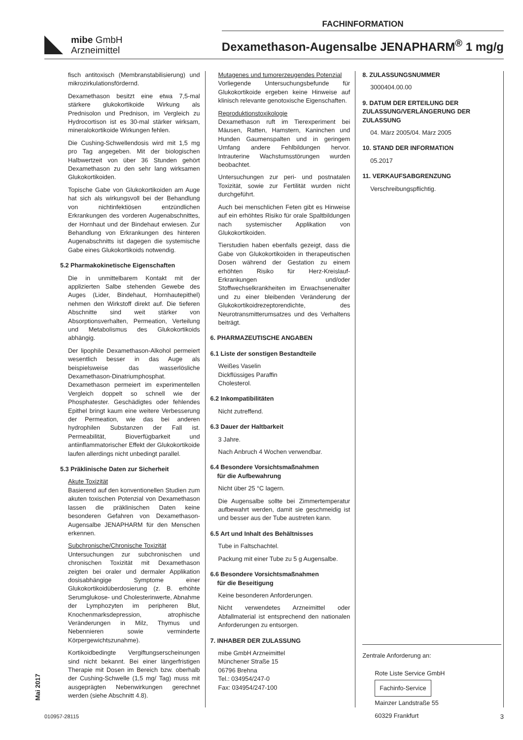FACHINFORMATION
mibe GmbH
Arzneimittel
Dexamethason-Augensalbe JENAPHARM<sup>®</sup> 1 mg/g
fisch antitoxisch (Membranstabilisierung) und mikrozirkulationsfördernd.
Dexamethason besitzt eine etwa 7,5-mal stärkere glukokortikoide Wirkung als Prednisolon und Prednison, im Vergleich zu Hydrocortison ist es 30-mal stärker wirksam, mineralokortikoide Wirkungen fehlen.
Die Cushing-Schwellendosis wird mit 1,5 mg pro Tag angegeben. Mit der biologischen Halbwertzeit von über 36 Stunden gehört Dexamethason zu den sehr lang wirksamen Glukokortikoiden.
Topische Gabe von Glukokortikoiden am Auge hat sich als wirkungsvoll bei der Behandlung von nichtinfektiösen entzündlichen Erkrankungen des vorderen Augenabschnittes, der Hornhaut und der Bindehaut erwiesen. Zur Behandlung von Erkrankungen des hinteren Augenabschnitts ist dagegen die systemische Gabe eines Glukokortikoids notwendig.
5.2 Pharmakokinetische Eigenschaften
Die in unmittelbarem Kontakt mit der applizierten Salbe stehenden Gewebe des Auges (Lider, Bindehaut, Hornhautepithel) nehmen den Wirkstoff direkt auf. Die tieferen Abschnitte sind weit stärker von Absorptionsverhalten, Permeation, Verteilung und Metabolismus des Glukokortikoids abhängig.
Der lipophile Dexamethason-Alkohol permeiert wesentlich besser in das Auge als beispielsweise das wasserlösliche Dexamethason-Dinatriumphosphat. Dexamethason permeiert im experimentellen Vergleich doppelt so schnell wie der Phosphatester. Geschädigtes oder fehlendes Epithel bringt kaum eine weitere Verbesserung der Permeation, wie das bei anderen hydrophilen Substanzen der Fall ist. Permeabilität, Bioverfügbarkeit und antiinflammatorischer Effekt der Glukokortikoide laufen allerdings nicht unbedingt parallel.
5.3 Präklinische Daten zur Sicherheit
Akute Toxizität
Basierend auf den konventionellen Studien zum akuten toxischen Potenzial von Dexamethason lassen die präklinischen Daten keine besonderen Gefahren von Dexamethason-Augensalbe JENAPHARM für den Menschen erkennen.
Subchronische/Chronische Toxizität
Untersuchungen zur subchronischen und chronischen Toxizität mit Dexamethason zeigten bei oraler und dermaler Applikation dosisabhängige Symptome einer Glukokortikoidüberdosierung (z. B. erhöhte Serumglukose- und Cholesterinwerte, Abnahme der Lymphozyten im peripheren Blut, Knochenmarksdepression, atrophische Veränderungen in Milz, Thymus und Nebennieren sowie verminderte Körpergewichtszunahme).
Kortikoidbedingte Vergiftungserscheinungen sind nicht bekannt. Bei einer längerfristigen Therapie mit Dosen im Bereich bzw. oberhalb der Cushing-Schwelle (1,5 mg/ Tag) muss mit ausgeprägten Nebenwirkungen gerechnet werden (siehe Abschnitt 4.8).
Mutagenes und tumorerzeugendes Potenzial
Vorliegende Untersuchungsbefunde für Glukokortikoide ergeben keine Hinweise auf klinisch relevante genotoxische Eigenschaften.
Reproduktionstoxikologie
Dexamethason ruft im Tierexperiment bei Mäusen, Ratten, Hamstern, Kaninchen und Hunden Gaumenspalten und in geringem Umfang andere Fehlbildungen hervor. Intrauterine Wachstumsstörungen wurden beobachtet.
Untersuchungen zur peri- und postnatalen Toxizität, sowie zur Fertilität wurden nicht durchgeführt.
Auch bei menschlichen Feten gibt es Hinweise auf ein erhöhtes Risiko für orale Spaltbildungen nach systemischer Applikation von Glukokortikoiden.
Tierstudien haben ebenfalls gezeigt, dass die Gabe von Glukokortikoiden in therapeutischen Dosen während der Gestation zu einem erhöhten Risiko für Herz-Kreislauf-Erkrankungen und/oder Stoffwechselkrankheiten im Erwachsenenalter und zu einer bleibenden Veränderung der Glukokortikoidrezeptorendichte, des Neurotransmitterumsatzes und des Verhaltens beiträgt.
6. PHARMAZEUTISCHE ANGABEN
6.1 Liste der sonstigen Bestandteile
Weißes Vaselin
Dickflüssiges Paraffin
Cholesterol.
6.2 Inkompatibilitäten
Nicht zutreffend.
6.3 Dauer der Haltbarkeit
3 Jahre.
Nach Anbruch 4 Wochen verwendbar.
6.4 Besondere Vorsichtsmaßnahmen
für die Aufbewahrung
Nicht über 25 °C lagern.
Die Augensalbe sollte bei Zimmertemperatur aufbewahrt werden, damit sie geschmeidig ist und besser aus der Tube austreten kann.
6.5 Art und Inhalt des Behältnisses
Tube in Faltschachtel.
Packung mit einer Tube zu 5 g Augensalbe.
6.6 Besondere Vorsichtsmaßnahmen
für die Beseitigung
Keine besonderen Anforderungen.
Nicht verwendetes Arzneimittel oder Abfallmaterial ist entsprechend den nationalen Anforderungen zu entsorgen.
7. INHABER DER ZULASSUNG
mibe GmbH Arzneimittel
Münchener Straße 15
06796 Brehna
Tel.: 034954/247-0
Fax: 034954/247-100
8. ZULASSUNGSNUMMER
3000404.00.00
9. DATUM DER ERTEILUNG DER ZULASSUNG/VERLÄNGERUNG DER ZULASSUNG
04. März 2005/04. März 2005
10. STAND DER INFORMATION
05.2017
11. VERKAUFSABGRENZUNG
Verschreibungspflichtig.
Zentrale Anforderung an:
Rote Liste Service GmbH
Fachinfo-Service
Mainzer Landstraße 55
60329 Frankfurt
Mai 2017
010957-28115 3